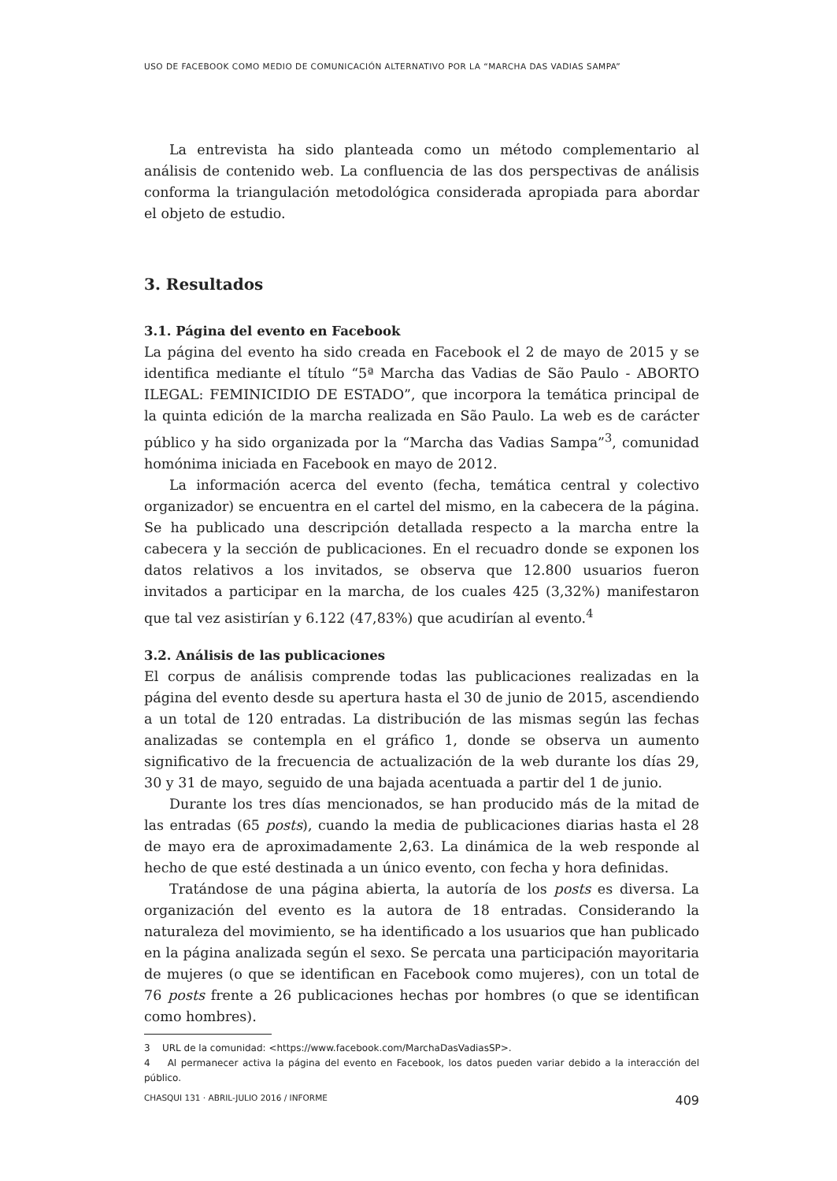USO DE FACEBOOK COMO MEDIO DE COMUNICACIÓN ALTERNATIVO POR LA “MARCHA DAS VADIAS SAMPA”
La entrevista ha sido planteada como un método complementario al análisis de contenido web. La confluencia de las dos perspectivas de análisis conforma la triangulación metodológica considerada apropiada para abordar el objeto de estudio.
3. Resultados
3.1. Página del evento en Facebook
La página del evento ha sido creada en Facebook el 2 de mayo de 2015 y se identifica mediante el título “5ª Marcha das Vadias de São Paulo - ABORTO ILEGAL: FEMINICIDIO DE ESTADO”, que incorpora la temática principal de la quinta edición de la marcha realizada en São Paulo. La web es de carácter público y ha sido organizada por la “Marcha das Vadias Sampa”<sup>3</sup>, comunidad homónima iniciada en Facebook en mayo de 2012.
La información acerca del evento (fecha, temática central y colectivo organizador) se encuentra en el cartel del mismo, en la cabecera de la página. Se ha publicado una descripción detallada respecto a la marcha entre la cabecera y la sección de publicaciones. En el recuadro donde se exponen los datos relativos a los invitados, se observa que 12.800 usuarios fueron invitados a participar en la marcha, de los cuales 425 (3,32%) manifestaron que tal vez asistirían y 6.122 (47,83%) que acudirían al evento.<sup>4</sup>
3.2. Análisis de las publicaciones
El corpus de análisis comprende todas las publicaciones realizadas en la página del evento desde su apertura hasta el 30 de junio de 2015, ascendiendo a un total de 120 entradas. La distribución de las mismas según las fechas analizadas se contempla en el gráfico 1, donde se observa un aumento significativo de la frecuencia de actualización de la web durante los días 29, 30 y 31 de mayo, seguido de una bajada acentuada a partir del 1 de junio.
Durante los tres días mencionados, se han producido más de la mitad de las entradas (65 posts), cuando la media de publicaciones diarias hasta el 28 de mayo era de aproximadamente 2,63. La dinámica de la web responde al hecho de que esté destinada a un único evento, con fecha y hora definidas.
Tratándose de una página abierta, la autoría de los posts es diversa. La organización del evento es la autora de 18 entradas. Considerando la naturaleza del movimiento, se ha identificado a los usuarios que han publicado en la página analizada según el sexo. Se percata una participación mayoritaria de mujeres (o que se identifican en Facebook como mujeres), con un total de 76 posts frente a 26 publicaciones hechas por hombres (o que se identifican como hombres).
3 URL de la comunidad: <https://www.facebook.com/MarchaDasVadiasSP>.
4 Al permanecer activa la página del evento en Facebook, los datos pueden variar debido a la interacción del público.
CHASQUI 131 · ABRIL-JULIO 2016 / INFORME 409